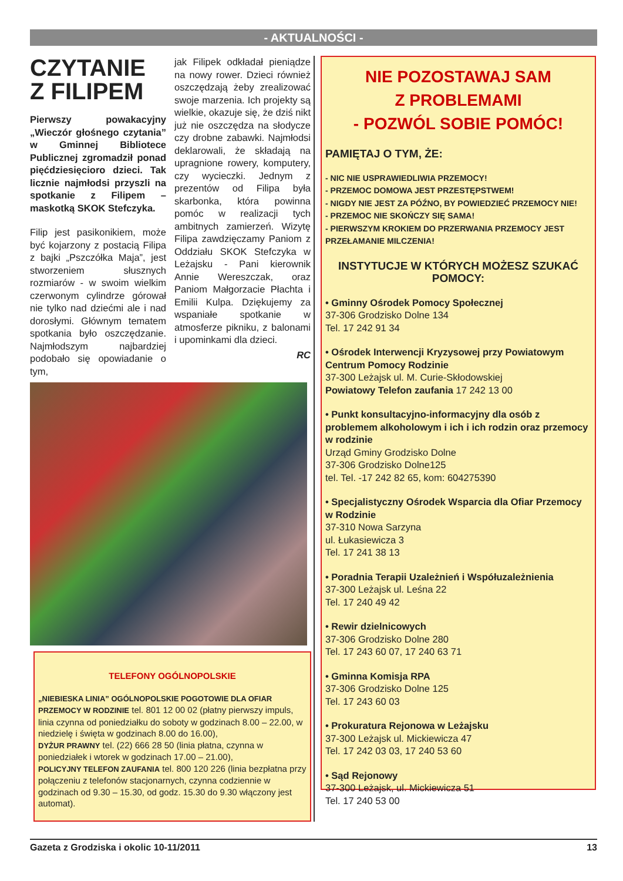- AKTUALNOŚCI -
CZYTANIE Z FILIPEM
Pierwszy powakacyjny „Wieczór głośnego czytania” w Gminnej Bibliotece Publicznej zgromadził ponad pięćdziesięcioro dzieci. Tak licznie najmłodsi przyszli na spotkanie z Filipem – maskotką SKOK Stefczyka.
Filip jest pasikonikiem, może być kojarzony z postacią Filipa z bajki „Pszczółka Maja”, jest stworzeniem słusznych rozmiarów - w swoim wielkim czerwonym cylindrze górował nie tylko nad dziećmi ale i nad dorosłymi. Głównym tematem spotkania było oszczędzanie. Najmłodszym najbardziej podobało się opowiadanie o tym,
jak Filipek odkładał pieniądze na nowy rower. Dzieci również oszczędzają żeby zrealizować swoje marzenia. Ich projekty są wielkie, okazuje się, że dziś nikt już nie oszczędza na słodycze czy drobne zabawki. Najmłodsi deklarowali, że składają na upragnione rowery, komputery, czy wycieczki. Jednym z prezentów od Filipa była skarbonka, która powinna pomóc w realizacji tych ambitnych zamierzeń. Wizytę Filipa zawdzięczamy Paniom z Oddziału SKOK Stefczyka w Leżajsku - Pani kierownik Annie Wereszczak, oraz Paniom Małgorzacie Płachta i Emilii Kulpa. Dziękujemy za wspaniałe spotkanie w atmosferze pikniku, z balonami i upominkami dla dzieci.
RC
TELEFONY OGÓLNOPOLSKIE
„NIEBIESKA LINIA” OGÓLNOPOLSKIE POGOTOWIE DLA OFIAR PRZEMOCY W RODZINIE tel. 801 12 00 02 (płatny pierwszy impuls, linia czynna od poniedziałku do soboty w godzinach 8.00 – 22.00, w niedzielę i święta w godzinach 8.00 do 16.00),
DYŻUR PRAWNY tel. (22) 666 28 50 (linia płatna, czynna w poniedziałek i wtorek w godzinach 17.00 – 21.00),
POLICYJNY TELEFON ZAUFANIA tel. 800 120 226 (linia bezpłatna przy połączeniu z telefonów stacjonarnych, czynna codziennie w godzinach od 9.30 – 15.30, od godz. 15.30 do 9.30 włączony jest automat).
NIE POZOSTAWAJ SAM
Z PROBLEMAMI
- POZWÓL SOBIE POMÓC!
PAMIĘTAJ O TYM, ŻE:
- NIC NIE USPRAWIEDLIWIA PRZEMOCY!
- PRZEMOC DOMOWA JEST PRZESTĘPSTWEM!
- NIGDY NIE JEST ZA PÓŹNO, BY POWIEDZIEĆ PRZEMOCY NIE!
- PRZEMOC NIE SKOŃCZY SIĘ SAMA!
- PIERWSZYM KROKIEM DO PRZERWANIA PRZEMOCY JEST PRZEŁAMANIE MILCZENIA!
INSTYTUCJE W KTÓRYCH MOŻESZ SZUKAĆ POMOCY:
• Gminny Ośrodek Pomocy Społecznej
37-306 Grodzisko Dolne 134
Tel. 17 242 91 34
• Ośrodek Interwencji Kryzysowej przy Powiatowym Centrum Pomocy Rodzinie
37-300 Leżajsk ul. M. Curie-Skłodowskiej
Powiatowy Telefon zaufania 17 242 13 00
• Punkt konsultacyjno-informacyjny dla osób z problemem alkoholowym i ich i ich rodzin oraz przemocy w rodzinie
Urząd Gminy Grodzisko Dolne
37-306 Grodzisko Dolne125
tel. Tel. -17 242 82 65, kom: 604275390
• Specjalistyczny Ośrodek Wsparcia dla Ofiar Przemocy w Rodzinie
37-310 Nowa Sarzyna
ul. Łukasiewicza 3
Tel. 17 241 38 13
• Poradnia Terapii Uzależnień i Współuzależnienia
37-300 Leżajsk ul. Leśna 22
Tel. 17 240 49 42
• Rewir dzielnicowych
37-306 Grodzisko Dolne 280
Tel. 17 243 60 07, 17 240 63 71
• Gminna Komisja RPA
37-306 Grodzisko Dolne 125
Tel. 17 243 60 03
• Prokuratura Rejonowa w Leżajsku
37-300 Leżajsk ul. Mickiewicza 47
Tel. 17 242 03 03, 17 240 53 60
• Sąd Rejonowy
37-300 Leżajsk, ul. Mickiewicza 51
Tel. 17 240 53 00
Gazeta z Grodziska i okolic 10-11/2011 13